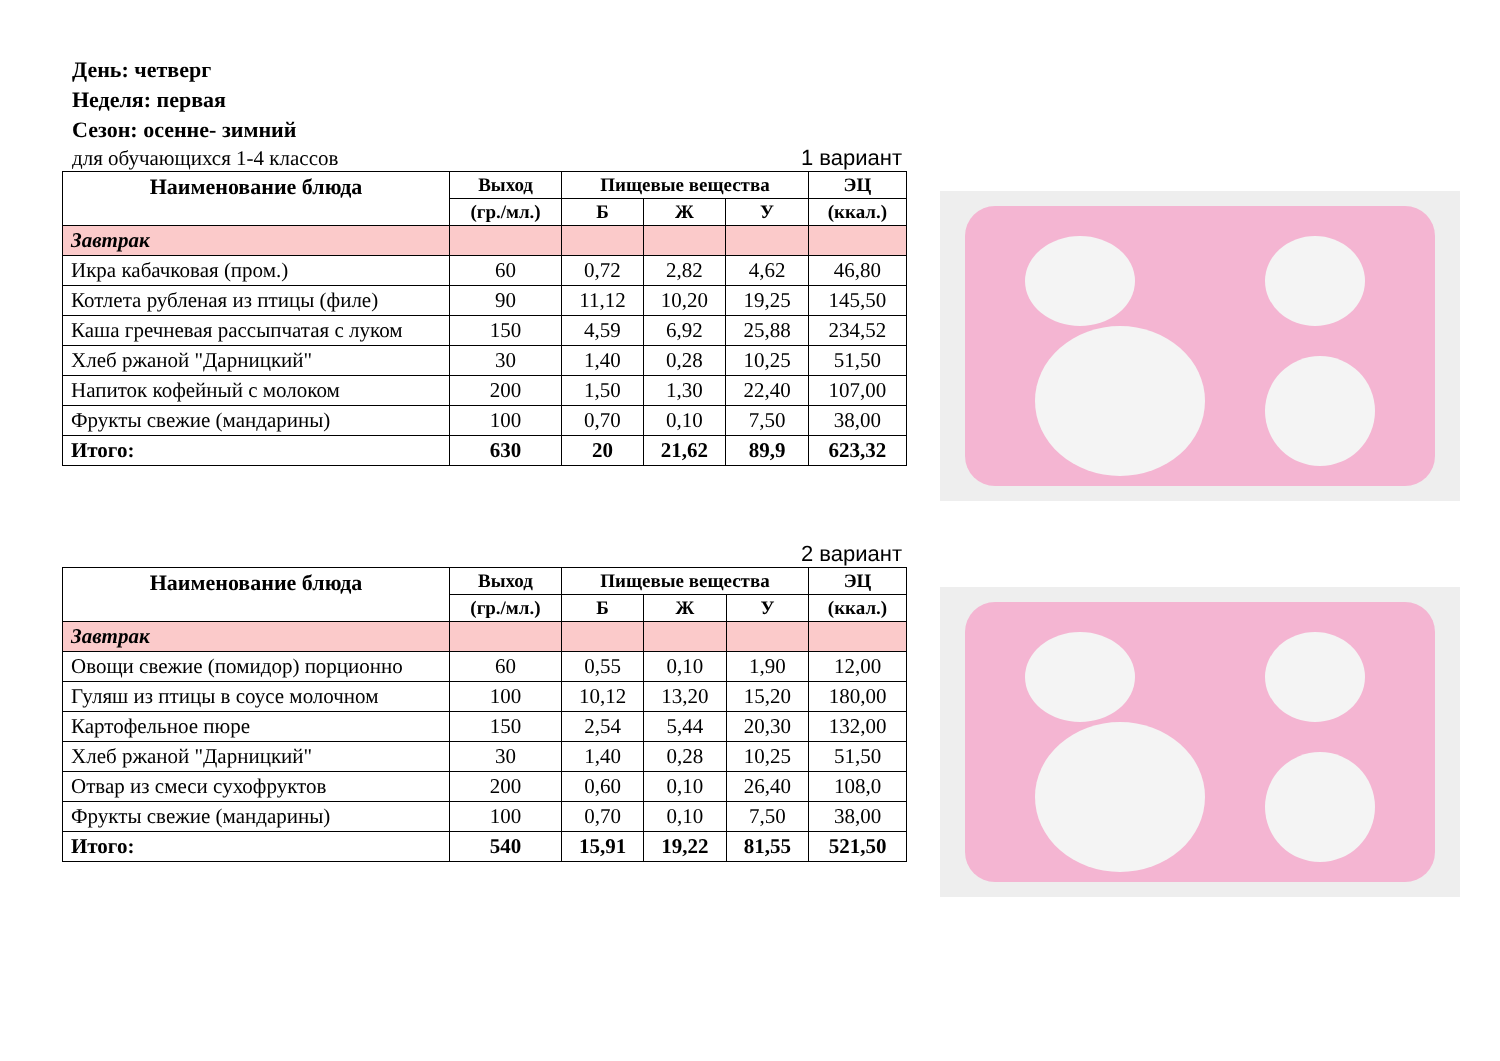День: четверг
Неделя: первая
Сезон: осенне- зимний
для обучающихся 1-4 классов 1 вариант
| Наименование блюда | Выход | Пищевые вещества | | | ЭЦ |
| --- | --- | --- | --- | --- | --- |
| | (гр./мл.) | Б | Ж | У | (ккал.) |
| Завтрак | | | | | |
| Икра кабачковая (пром.) | 60 | 0,72 | 2,82 | 4,62 | 46,80 |
| Котлета рубленая из птицы (филе) | 90 | 11,12 | 10,20 | 19,25 | 145,50 |
| Каша гречневая рассыпчатая с луком | 150 | 4,59 | 6,92 | 25,88 | 234,52 |
| Хлеб ржаной "Дарницкий" | 30 | 1,40 | 0,28 | 10,25 | 51,50 |
| Напиток кофейный с молоком | 200 | 1,50 | 1,30 | 22,40 | 107,00 |
| Фрукты свежие (мандарины) | 100 | 0,70 | 0,10 | 7,50 | 38,00 |
| Итого: | 630 | 20 | 21,62 | 89,9 | 623,32 |
2 вариант
| Наименование блюда | Выход | Пищевые вещества | | | ЭЦ |
| --- | --- | --- | --- | --- | --- |
| | (гр./мл.) | Б | Ж | У | (ккал.) |
| Завтрак | | | | | |
| Овощи свежие (помидор) порционно | 60 | 0,55 | 0,10 | 1,90 | 12,00 |
| Гуляш из птицы в соусе молочном | 100 | 10,12 | 13,20 | 15,20 | 180,00 |
| Картофельное пюре | 150 | 2,54 | 5,44 | 20,30 | 132,00 |
| Хлеб ржаной "Дарницкий" | 30 | 1,40 | 0,28 | 10,25 | 51,50 |
| Отвар из смеси сухофруктов | 200 | 0,60 | 0,10 | 26,40 | 108,0 |
| Фрукты свежие (мандарины) | 100 | 0,70 | 0,10 | 7,50 | 38,00 |
| Итого: | 540 | 15,91 | 19,22 | 81,55 | 521,50 |